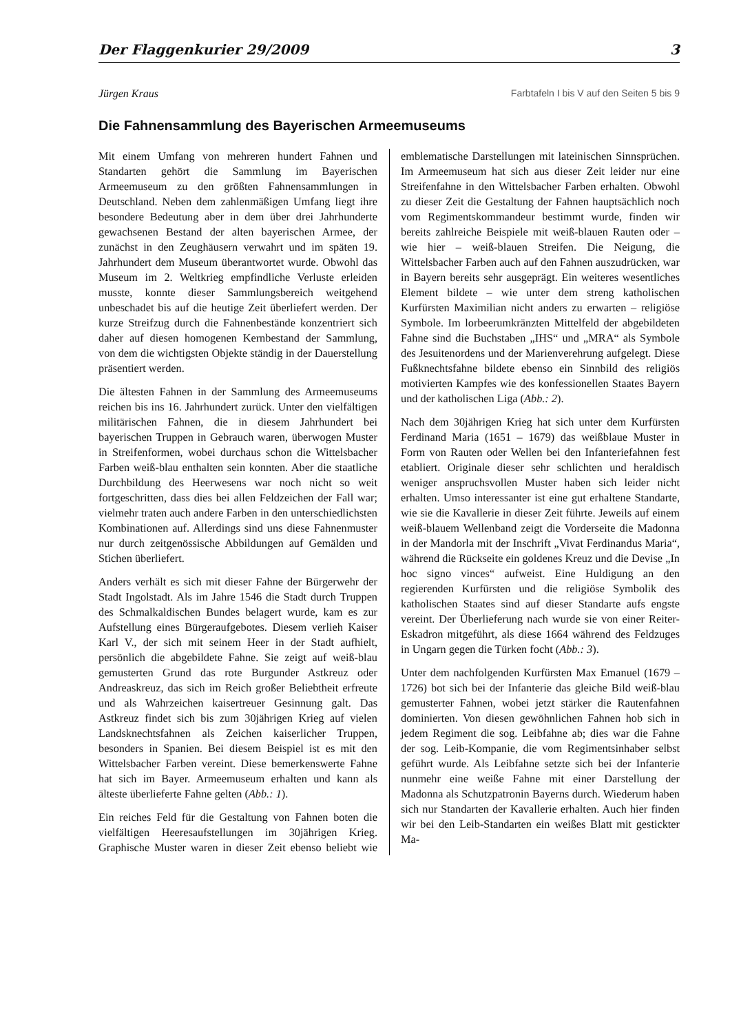Der Flaggenkurier 29/2009 3
Jürgen Kraus Farbtafeln I bis V auf den Seiten 5 bis 9
Die Fahnensammlung des Bayerischen Armeemuseums
Mit einem Umfang von mehreren hundert Fahnen und Standarten gehört die Sammlung im Bayerischen Armeemuseum zu den größten Fahnensammlungen in Deutschland. Neben dem zahlenmäßigen Umfang liegt ihre besondere Bedeutung aber in dem über drei Jahrhunderte gewachsenen Bestand der alten bayerischen Armee, der zunächst in den Zeughäusern verwahrt und im späten 19. Jahrhundert dem Museum überantwortet wurde. Obwohl das Museum im 2. Weltkrieg empfindliche Verluste erleiden musste, konnte dieser Sammlungsbereich weitgehend unbeschadet bis auf die heutige Zeit überliefert werden. Der kurze Streifzug durch die Fahnenbestände konzentriert sich daher auf diesen homogenen Kernbestand der Sammlung, von dem die wichtigsten Objekte ständig in der Dauerstellung präsentiert werden.
Die ältesten Fahnen in der Sammlung des Armeemuseums reichen bis ins 16. Jahrhundert zurück. Unter den vielfältigen militärischen Fahnen, die in diesem Jahrhundert bei bayerischen Truppen in Gebrauch waren, überwogen Muster in Streifenformen, wobei durchaus schon die Wittelsbacher Farben weiß-blau enthalten sein konnten. Aber die staatliche Durchbildung des Heerwesens war noch nicht so weit fortgeschritten, dass dies bei allen Feldzeichen der Fall war; vielmehr traten auch andere Farben in den unterschiedlichsten Kombinationen auf. Allerdings sind uns diese Fahnenmuster nur durch zeitgenössische Abbildungen auf Gemälden und Stichen überliefert.
Anders verhält es sich mit dieser Fahne der Bürgerwehr der Stadt Ingolstadt. Als im Jahre 1546 die Stadt durch Truppen des Schmalkaldischen Bundes belagert wurde, kam es zur Aufstellung eines Bürgeraufgebotes. Diesem verlieh Kaiser Karl V., der sich mit seinem Heer in der Stadt aufhielt, persönlich die abgebildete Fahne. Sie zeigt auf weiß-blau gemusterten Grund das rote Burgunder Astkreuz oder Andreaskreuz, das sich im Reich großer Beliebtheit erfreute und als Wahrzeichen kaisertreuer Gesinnung galt. Das Astkreuz findet sich bis zum 30jährigen Krieg auf vielen Landsknechtsfahnen als Zeichen kaiserlicher Truppen, besonders in Spanien. Bei diesem Beispiel ist es mit den Wittelsbacher Farben vereint. Diese bemerkenswerte Fahne hat sich im Bayer. Armeemuseum erhalten und kann als älteste überlieferte Fahne gelten (Abb.: 1).
Ein reiches Feld für die Gestaltung von Fahnen boten die vielfältigen Heeresaufstellungen im 30jährigen Krieg. Graphische Muster waren in dieser Zeit ebenso beliebt wie emblematische Darstellungen mit lateinischen Sinnsprüchen. Im Armeemuseum hat sich aus dieser Zeit leider nur eine Streifenfahne in den Wittelsbacher Farben erhalten. Obwohl zu dieser Zeit die Gestaltung der Fahnen hauptsächlich noch vom Regimentskommandeur bestimmt wurde, finden wir bereits zahlreiche Beispiele mit weiß-blauen Rauten oder – wie hier – weiß-blauen Streifen. Die Neigung, die Wittelsbacher Farben auch auf den Fahnen auszudrücken, war in Bayern bereits sehr ausgeprägt. Ein weiteres wesentliches Element bildete – wie unter dem streng katholischen Kurfürsten Maximilian nicht anders zu erwarten – religiöse Symbole. Im lorbeerumkränzten Mittelfeld der abgebildeten Fahne sind die Buchstaben „IHS“ und „MRA“ als Symbole des Jesuitenordens und der Marienverehrung aufgelegt. Diese Fußknechtsfahne bildete ebenso ein Sinnbild des religiös motivierten Kampfes wie des konfessionellen Staates Bayern und der katholischen Liga (Abb.: 2).
Nach dem 30jährigen Krieg hat sich unter dem Kurfürsten Ferdinand Maria (1651 – 1679) das weißblaue Muster in Form von Rauten oder Wellen bei den Infanteriefahnen fest etabliert. Originale dieser sehr schlichten und heraldisch weniger anspruchsvollen Muster haben sich leider nicht erhalten. Umso interessanter ist eine gut erhaltene Standarte, wie sie die Kavallerie in dieser Zeit führte. Jeweils auf einem weiß-blauem Wellenband zeigt die Vorderseite die Madonna in der Mandorla mit der Inschrift „Vivat Ferdinandus Maria“, während die Rückseite ein goldenes Kreuz und die Devise „In hoc signo vinces“ aufweist. Eine Huldigung an den regierenden Kurfürsten und die religiöse Symbolik des katholischen Staates sind auf dieser Standarte aufs engste vereint. Der Überlieferung nach wurde sie von einer Reiter-Eskadron mitgeführt, als diese 1664 während des Feldzuges in Ungarn gegen die Türken focht (Abb.: 3).
Unter dem nachfolgenden Kurfürsten Max Emanuel (1679 – 1726) bot sich bei der Infanterie das gleiche Bild weiß-blau gemusterter Fahnen, wobei jetzt stärker die Rautenfahnen dominierten. Von diesen gewöhnlichen Fahnen hob sich in jedem Regiment die sog. Leibfahne ab; dies war die Fahne der sog. Leib-Kompanie, die vom Regimentsinhaber selbst geführt wurde. Als Leibfahne setzte sich bei der Infanterie nunmehr eine weiße Fahne mit einer Darstellung der Madonna als Schutzpatronin Bayerns durch. Wiederum haben sich nur Standarten der Kavallerie erhalten. Auch hier finden wir bei den Leib-Standarten ein weißes Blatt mit gestickter Ma-